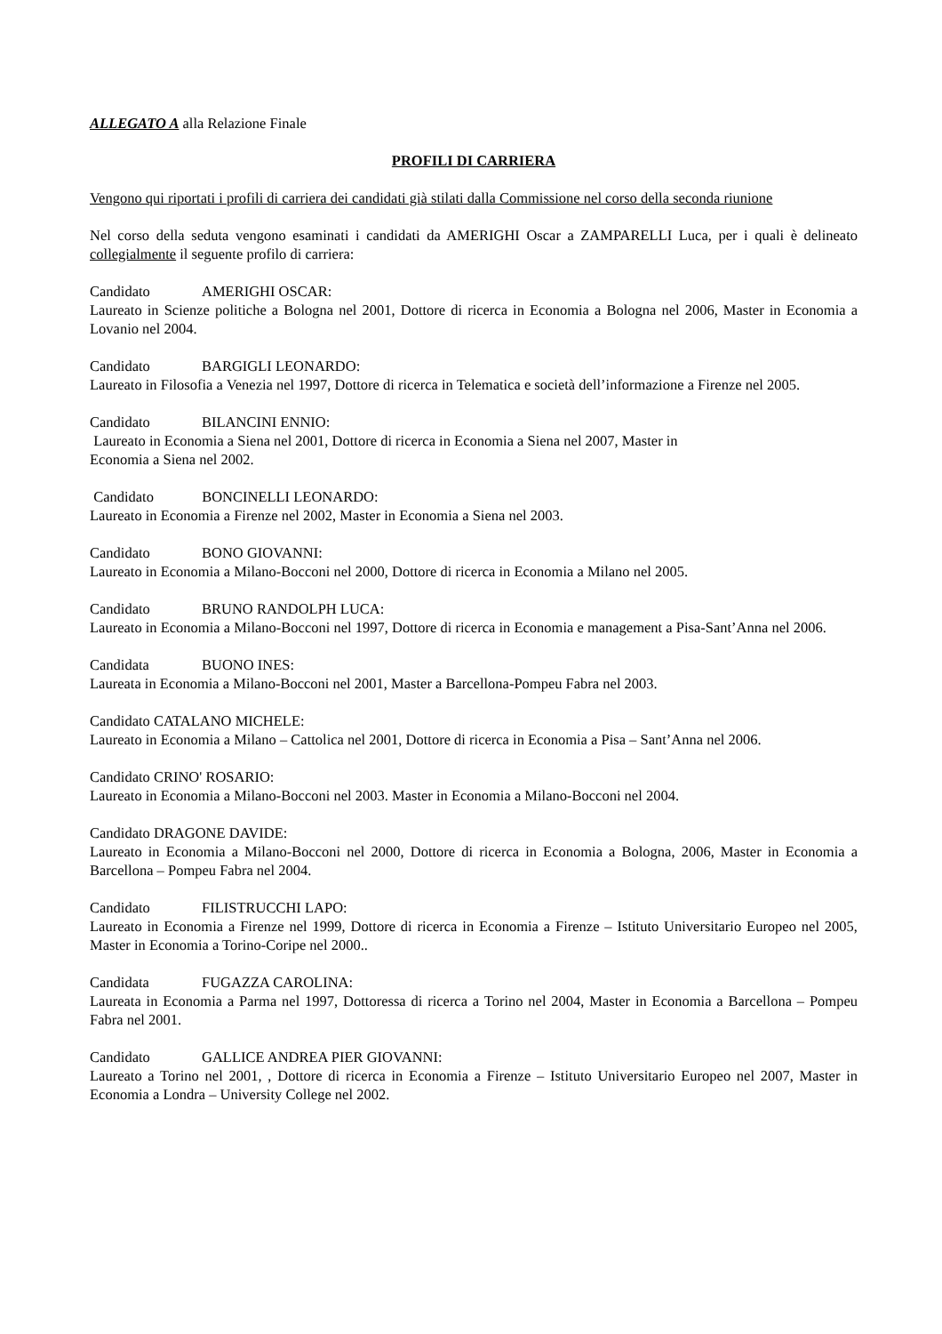ALLEGATO A alla Relazione Finale
PROFILI DI CARRIERA
Vengono qui riportati i profili di carriera dei candidati già stilati dalla Commissione nel corso della seconda riunione
Nel corso della seduta vengono esaminati i candidati da AMERIGHI Oscar a ZAMPARELLI Luca, per i quali è delineato collegialmente il seguente profilo di carriera:
Candidato AMERIGHI OSCAR:
Laureato in Scienze politiche a Bologna nel 2001, Dottore di ricerca in Economia a Bologna nel 2006, Master in Economia a Lovanio nel 2004.
Candidato BARGIGLI LEONARDO:
Laureato in Filosofia a Venezia nel 1997, Dottore di ricerca in Telematica e società dell’informazione a Firenze nel 2005.
Candidato BILANCINI ENNIO:
Laureato in Economia a Siena nel 2001, Dottore di ricerca in Economia a Siena nel 2007, Master in
Economia a Siena nel 2002.
Candidato BONCINELLI LEONARDO:
Laureato in Economia a Firenze nel 2002, Master in Economia a Siena nel 2003.
Candidato BONO GIOVANNI:
Laureato in Economia a Milano-Bocconi nel 2000, Dottore di ricerca in Economia a Milano nel 2005.
Candidato BRUNO RANDOLPH LUCA:
Laureato in Economia a Milano-Bocconi nel 1997, Dottore di ricerca in Economia e management a Pisa-Sant’Anna nel 2006.
Candidata BUONO INES:
Laureata in Economia a Milano-Bocconi nel 2001, Master a Barcellona-Pompeu Fabra nel 2003.
Candidato CATALANO MICHELE:
Laureato in Economia a Milano – Cattolica nel 2001, Dottore di ricerca in Economia a Pisa – Sant’Anna nel 2006.
Candidato CRINO' ROSARIO:
Laureato in Economia a Milano-Bocconi nel 2003. Master in Economia a Milano-Bocconi nel 2004.
Candidato DRAGONE DAVIDE:
Laureato in Economia a Milano-Bocconi nel 2000, Dottore di ricerca in Economia a Bologna, 2006, Master in Economia a Barcellona – Pompeu Fabra nel 2004.
Candidato FILISTRUCCHI LAPO:
Laureato in Economia a Firenze nel 1999, Dottore di ricerca in Economia a Firenze – Istituto Universitario Europeo nel 2005, Master in Economia a Torino-Coripe nel 2000..
Candidata FUGAZZA CAROLINA:
Laureata in Economia a Parma nel 1997, Dottoressa di ricerca a Torino nel 2004, Master in Economia a Barcellona – Pompeu Fabra nel 2001.
Candidato GALLICE ANDREA PIER GIOVANNI:
Laureato a Torino nel 2001, , Dottore di ricerca in Economia a Firenze – Istituto Universitario Europeo nel 2007, Master in Economia a Londra – University College nel 2002.